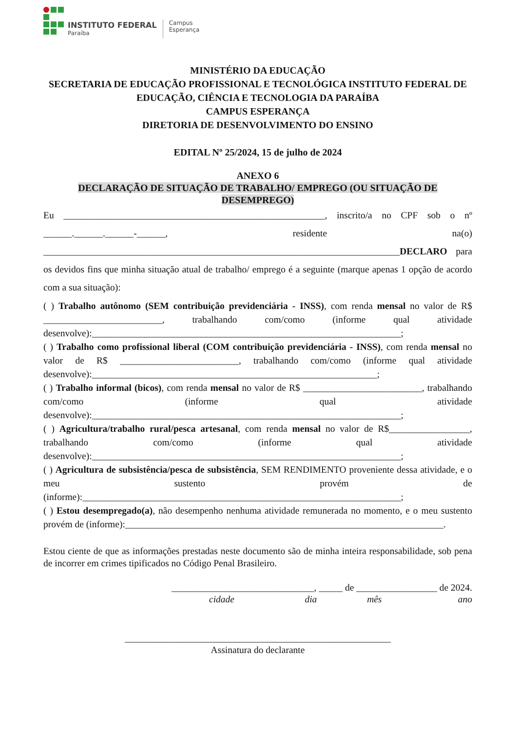INSTITUTO FEDERAL
Paraíba
Campus
Esperança
MINISTÉRIO DA EDUCAÇÃO
SECRETARIA DE EDUCAÇÃO PROFISSIONAL E TECNOLÓGICA INSTITUTO FEDERAL DE EDUCAÇÃO, CIÊNCIA E TECNOLOGIA DA PARAÍBA
CAMPUS ESPERANÇA
DIRETORIA DE DESENVOLVIMENTO DO ENSINO
EDITAL Nº 25/2024, 15 de julho de 2024
ANEXO 6
DECLARAÇÃO DE SITUAÇÃO DE TRABALHO/ EMPREGO (OU SITUAÇÃO DE DESEMPREGO)
Eu _______________________________________________________, inscrito/a no CPF sob o nº ______.______.______-______, residente na(o) ___________________________________________________________________________DECLARO para os devidos fins que minha situação atual de trabalho/ emprego é a seguinte (marque apenas 1 opção de acordo com a sua situação):
( ) Trabalho autônomo (SEM contribuição previdenciária - INSS), com renda mensal no valor de R$ _________________________, trabalhando com/como (informe qual atividade desenvolve):_________________________________________________________________;
( ) Trabalho como profissional liberal (COM contribuição previdenciária - INSS), com renda mensal no valor de R$ _________________________, trabalhando com/como (informe qual atividade desenvolve):____________________________________________________________;
( ) Trabalho informal (bicos), com renda mensal no valor de R$ _________________________, trabalhando com/como (informe qual atividade desenvolve):_________________________________________________________________;
( ) Agricultura/trabalho rural/pesca artesanal, com renda mensal no valor de R$_________________, trabalhando com/como (informe qual atividade desenvolve):_________________________________________________________________;
( ) Agricultura de subsistência/pesca de subsistência, SEM RENDIMENTO proveniente dessa atividade, e o meu sustento provém de (informe):___________________________________________________________________;
( ) Estou desempregado(a), não desempenho nenhuma atividade remunerada no momento, e o meu sustento provém de (informe):___________________________________________________________________.
Estou ciente de que as informações prestadas neste documento são de minha inteira responsabilidade, sob pena de incorrer em crimes tipificados no Código Penal Brasileiro.
______________________________, _____ de _________________ de 2024.
cidade dia mês ano
________________________________________________________
Assinatura do declarante